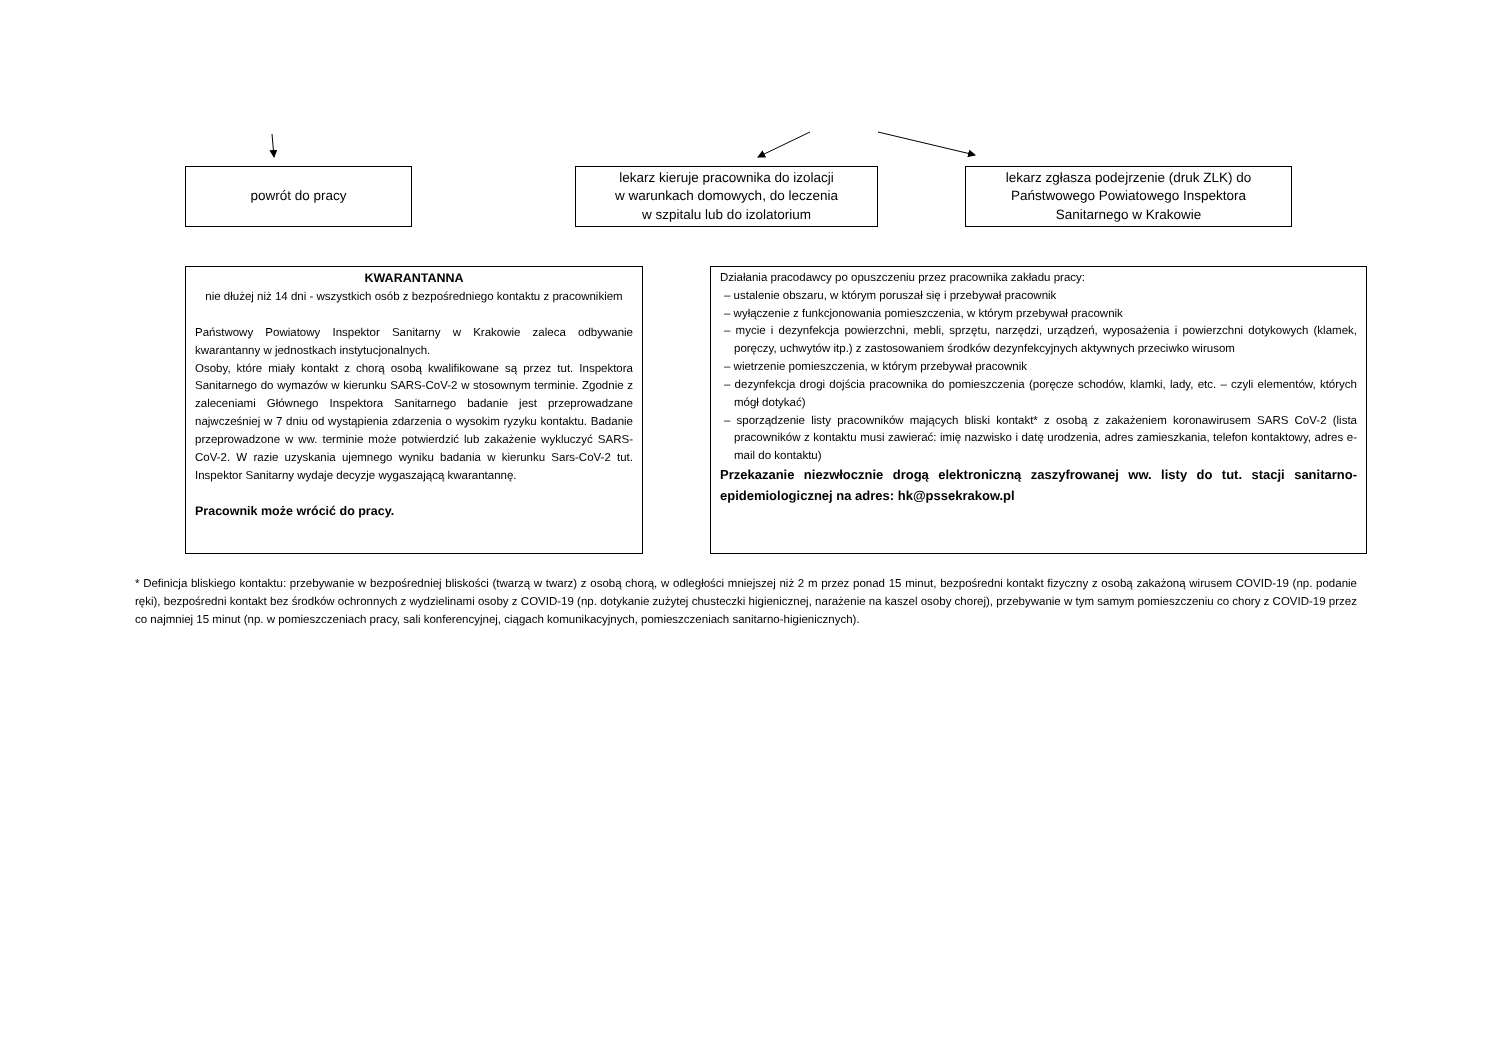powrót do pracy
lekarz kieruje pracownika do izolacji
w warunkach domowych, do leczenia
w szpitalu lub do izolatorium
lekarz zgłasza podejrzenie (druk ZLK) do
Państwowego Powiatowego Inspektora
Sanitarnego w Krakowie
KWARANTANNA
nie dłużej niż 14 dni - wszystkich osób z bezpośredniego kontaktu z pracownikiem
Państwowy Powiatowy Inspektor Sanitarny w Krakowie zaleca odbywanie kwarantanny w jednostkach instytucjonalnych.
Osoby, które miały kontakt z chorą osobą kwalifikowane są przez tut. Inspektora Sanitarnego do wymazów w kierunku SARS-CoV-2 w stosownym terminie. Zgodnie z zaleceniami Głównego Inspektora Sanitarnego badanie jest przeprowadzane najwcześniej w 7 dniu od wystąpienia zdarzenia o wysokim ryzyku kontaktu. Badanie przeprowadzone w ww. terminie może potwierdzić lub zakażenie wykluczyć SARS-CoV-2. W razie uzyskania ujemnego wyniku badania w kierunku Sars-CoV-2 tut. Inspektor Sanitarny wydaje decyzje wygaszającą kwarantannę.
Pracownik może wrócić do pracy.
Działania pracodawcy po opuszczeniu przez pracownika zakładu pracy:
– ustalenie obszaru, w którym poruszał się i przebywał pracownik
– wyłączenie z funkcjonowania pomieszczenia, w którym przebywał pracownik
– mycie i dezynfekcja powierzchni, mebli, sprzętu, narzędzi, urządzeń, wyposażenia i powierzchni dotykowych (klamek, poręczy, uchwytów itp.) z zastosowaniem środków dezynfekcyjnych aktywnych przeciwko wirusom
– wietrzenie pomieszczenia, w którym przebywał pracownik
– dezynfekcja drogi dojścia pracownika do pomieszczenia (poręcze schodów, klamki, lady, etc. – czyli elementów, których mógł dotykać)
– sporządzenie listy pracowników mających bliski kontakt* z osobą z zakażeniem koronawirusem SARS CoV-2 (lista pracowników z kontaktu musi zawierać: imię nazwisko i datę urodzenia, adres zamieszkania, telefon kontaktowy, adres e-mail do kontaktu)
Przekazanie niezwłocznie drogą elektroniczną zaszyfrowanej ww. listy do tut. stacji sanitarno-epidemiologicznej na adres: hk@pssekrakow.pl
* Definicja bliskiego kontaktu: przebywanie w bezpośredniej bliskości (twarzą w twarz) z osobą chorą, w odległości mniejszej niż 2 m przez ponad 15 minut, bezpośredni kontakt fizyczny z osobą zakażoną wirusem COVID-19 (np. podanie ręki), bezpośredni kontakt bez środków ochronnych z wydzielinami osoby z COVID-19 (np. dotykanie zużytej chusteczki higienicznej, narażenie na kaszel osoby chorej), przebywanie w tym samym pomieszczeniu co chory z COVID-19 przez co najmniej 15 minut (np. w pomieszczeniach pracy, sali konferencyjnej, ciągach komunikacyjnych, pomieszczeniach sanitarno-higienicznych).